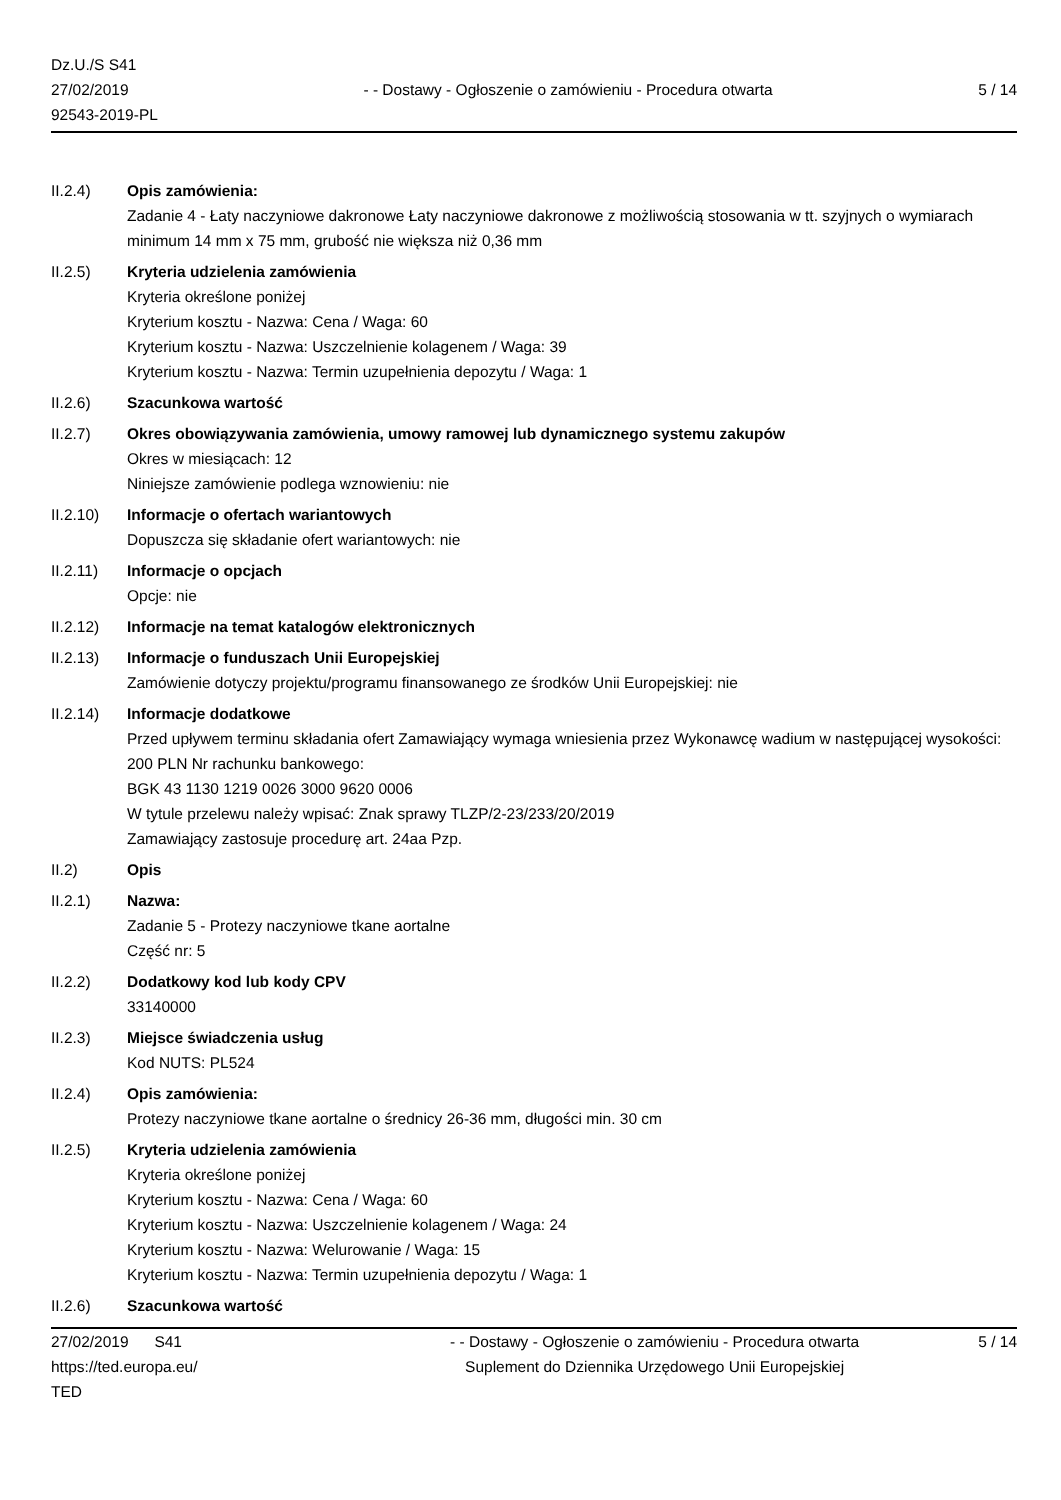Dz.U./S S41
27/02/2019
92543-2019-PL
- - Dostawy - Ogłoszenie o zamówieniu - Procedura otwarta
5 / 14
II.2.4) Opis zamówienia:
Zadanie 4 - Łaty naczyniowe dakronowe Łaty naczyniowe dakronowe z możliwością stosowania w tt. szyjnych o wymiarach minimum 14 mm x 75 mm, grubość nie większa niż 0,36 mm
II.2.5) Kryteria udzielenia zamówienia
Kryteria określone poniżej
Kryterium kosztu - Nazwa: Cena / Waga: 60
Kryterium kosztu - Nazwa: Uszczelnienie kolagenem / Waga: 39
Kryterium kosztu - Nazwa: Termin uzupełnienia depozytu / Waga: 1
II.2.6) Szacunkowa wartość
II.2.7) Okres obowiązywania zamówienia, umowy ramowej lub dynamicznego systemu zakupów
Okres w miesiącach: 12
Niniejsze zamówienie podlega wznowieniu: nie
II.2.10) Informacje o ofertach wariantowych
Dopuszcza się składanie ofert wariantowych: nie
II.2.11) Informacje o opcjach
Opcje: nie
II.2.12) Informacje na temat katalogów elektronicznych
II.2.13) Informacje o funduszach Unii Europejskiej
Zamówienie dotyczy projektu/programu finansowanego ze środków Unii Europejskiej: nie
II.2.14) Informacje dodatkowe
Przed upływem terminu składania ofert Zamawiający wymaga wniesienia przez Wykonawcę wadium w następującej wysokości: 200 PLN Nr rachunku bankowego:
BGK 43 1130 1219 0026 3000 9620 0006
W tytule przelewu należy wpisać: Znak sprawy TLZP/2-23/233/20/2019
Zamawiający zastosuje procedurę art. 24aa Pzp.
II.2) Opis
II.2.1) Nazwa:
Zadanie 5 - Protezy naczyniowe tkane aortalne
Część nr: 5
II.2.2) Dodatkowy kod lub kody CPV
33140000
II.2.3) Miejsce świadczenia usług
Kod NUTS: PL524
II.2.4) Opis zamówienia:
Protezy naczyniowe tkane aortalne o średnicy 26-36 mm, długości min. 30 cm
II.2.5) Kryteria udzielenia zamówienia
Kryteria określone poniżej
Kryterium kosztu - Nazwa: Cena / Waga: 60
Kryterium kosztu - Nazwa: Uszczelnienie kolagenem / Waga: 24
Kryterium kosztu - Nazwa: Welurowanie / Waga: 15
Kryterium kosztu - Nazwa: Termin uzupełnienia depozytu / Waga: 1
II.2.6) Szacunkowa wartość
27/02/2019 S41
https://ted.europa.eu/
TED
- - Dostawy - Ogłoszenie o zamówieniu - Procedura otwarta
Suplement do Dziennika Urzędowego Unii Europejskiej
5 / 14